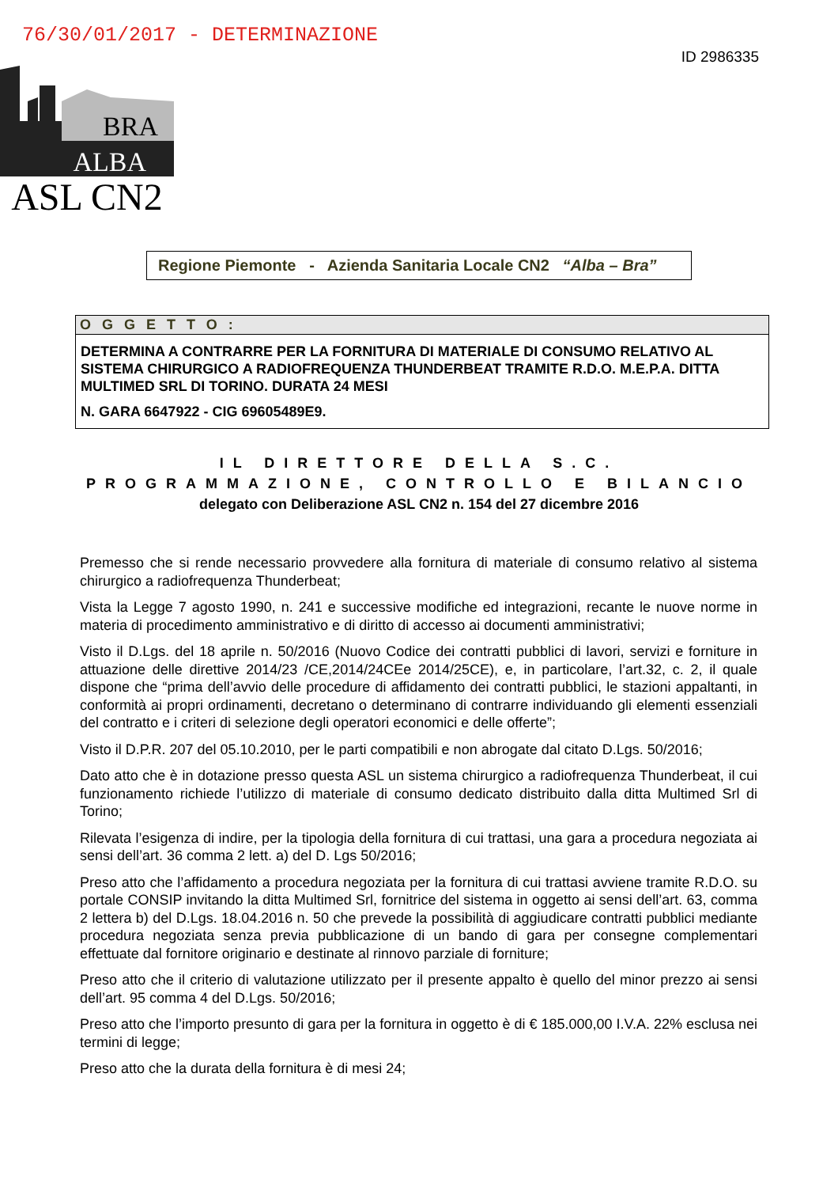76/30/01/2017 - DETERMINAZIONE
ID 2986335
BRA
ALBA
ASL CN2
Regione Piemonte - Azienda Sanitaria Locale CN2 “Alba – Bra”
OGGETTO:
DETERMINA A CONTRARRE PER LA FORNITURA DI MATERIALE DI CONSUMO RELATIVO AL SISTEMA CHIRURGICO A RADIOFREQUENZA THUNDERBEAT TRAMITE R.D.O. M.E.P.A. DITTA MULTIMED SRL DI TORINO. DURATA 24 MESI
N. GARA 6647922 - CIG 69605489E9.
IL DIRETTORE DELLA S.C.
PROGRAMMAZIONE, CONTROLLO E BILANCIO
delegato con Deliberazione ASL CN2 n. 154 del 27 dicembre 2016
Premesso che si rende necessario provvedere alla fornitura di materiale di consumo relativo al sistema chirurgico a radiofrequenza Thunderbeat;
Vista la Legge 7 agosto 1990, n. 241 e successive modifiche ed integrazioni, recante le nuove norme in materia di procedimento amministrativo e di diritto di accesso ai documenti amministrativi;
Visto il D.Lgs. del 18 aprile n. 50/2016 (Nuovo Codice dei contratti pubblici di lavori, servizi e forniture in attuazione delle direttive 2014/23 /CE,2014/24CEe 2014/25CE), e, in particolare, l’art.32, c. 2, il quale dispone che “prima dell’avvio delle procedure di affidamento dei contratti pubblici, le stazioni appaltanti, in conformità ai propri ordinamenti, decretano o determinano di contrarre individuando gli elementi essenziali del contratto e i criteri di selezione degli operatori economici e delle offerte”;
Visto il D.P.R. 207 del 05.10.2010, per le parti compatibili e non abrogate dal citato D.Lgs. 50/2016;
Dato atto che è in dotazione presso questa ASL un sistema chirurgico a radiofrequenza Thunderbeat, il cui funzionamento richiede l’utilizzo di materiale di consumo dedicato distribuito dalla ditta Multimed Srl di Torino;
Rilevata l’esigenza di indire, per la tipologia della fornitura di cui trattasi, una gara a procedura negoziata ai sensi dell’art. 36 comma 2 lett. a) del D. Lgs 50/2016;
Preso atto che l’affidamento a procedura negoziata per la fornitura di cui trattasi avviene tramite R.D.O. su portale CONSIP invitando la ditta Multimed Srl, fornitrice del sistema in oggetto ai sensi dell’art. 63, comma 2 lettera b) del D.Lgs. 18.04.2016 n. 50 che prevede la possibilità di aggiudicare contratti pubblici mediante procedura negoziata senza previa pubblicazione di un bando di gara per consegne complementari effettuate dal fornitore originario e destinate al rinnovo parziale di forniture;
Preso atto che il criterio di valutazione utilizzato per il presente appalto è quello del minor prezzo ai sensi dell’art. 95 comma 4 del D.Lgs. 50/2016;
Preso atto che l’importo presunto di gara per la fornitura in oggetto è di € 185.000,00 I.V.A. 22% esclusa nei termini di legge;
Preso atto che la durata della fornitura è di mesi 24;